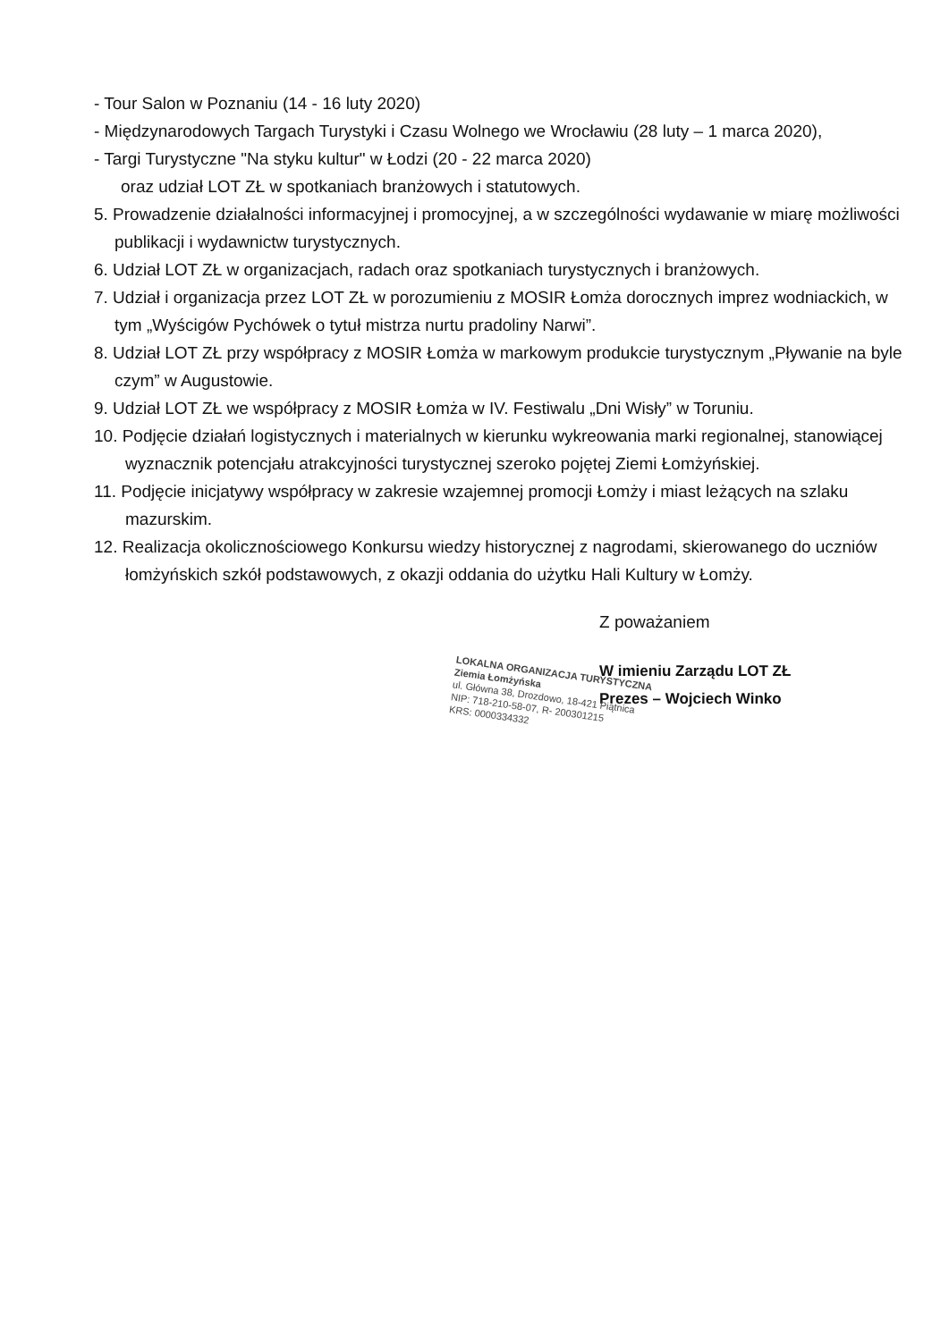- Tour Salon w Poznaniu (14 - 16 luty 2020)
- Międzynarodowych Targach Turystyki i Czasu Wolnego we Wrocławiu (28 luty – 1 marca 2020),
- Targi Turystyczne "Na styku kultur" w Łodzi (20 - 22 marca 2020)
oraz udział LOT ZŁ w spotkaniach branżowych i statutowych.
5. Prowadzenie działalności informacyjnej i promocyjnej, a w szczególności wydawanie w miarę możliwości publikacji i wydawnictw turystycznych.
6. Udział LOT ZŁ w organizacjach, radach oraz spotkaniach turystycznych i branżowych.
7. Udział i organizacja przez LOT ZŁ w porozumieniu z MOSIR Łomża dorocznych imprez wodniackich, w tym „Wyścigów Pychówek o tytuł mistrza nurtu pradoliny Narwi”.
8. Udział LOT ZŁ przy współpracy z MOSIR Łomża w markowym produkcie turystycznym „Pływanie na byle czym” w Augustowie.
9. Udział LOT ZŁ we współpracy z MOSIR Łomża w IV. Festiwalu „Dni Wisły” w Toruniu.
10. Podjęcie działań logistycznych i materialnych w kierunku wykreowania marki regionalnej, stanowiącej wyznacznik potencjału atrakcyjności turystycznej szeroko pojętej Ziemi Łomżyńskiej.
11. Podjęcie inicjatywy współpracy w zakresie wzajemnej promocji Łomży i miast leżących na szlaku mazurskim.
12. Realizacja okolicznościowego Konkursu wiedzy historycznej z nagrodami, skierowanego do uczniów łomżyńskich szkół podstawowych, z okazji oddania do użytku Hali Kultury w Łomży.
Z poważaniem
W imieniu Zarządu LOT ZŁ
Prezes – Wojciech Winko
LOKALNA ORGANIZACJA TURYSTYCZNA
Ziemia Łomżyńska
ul. Główna 38, Drozdowo, 18-421 Piątnica
NIP: 718-210-58-07, R- 200301215
KRS: 0000334332